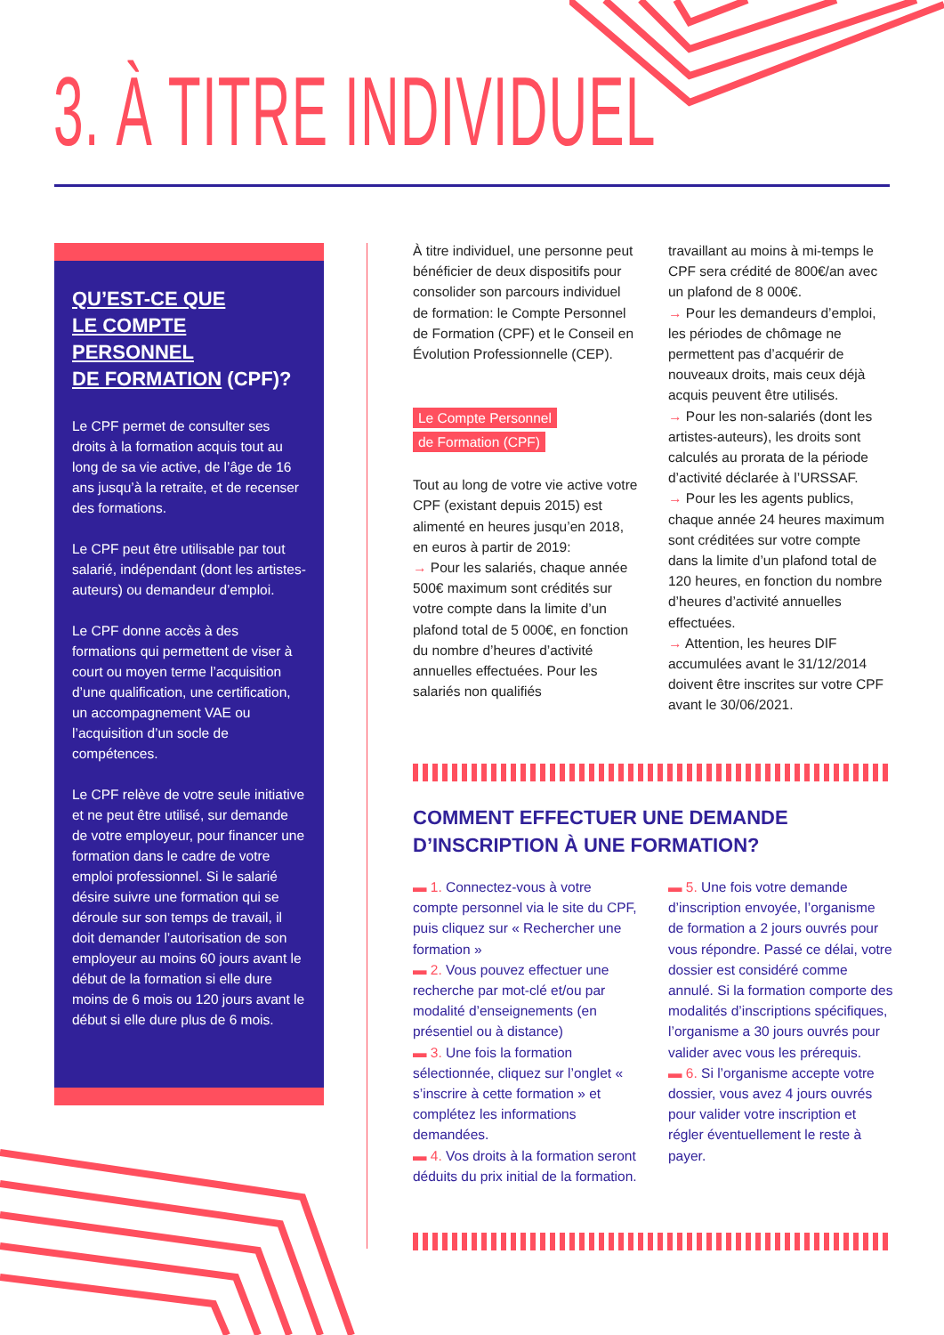3. À TITRE INDIVIDUEL
QU’EST-CE QUE
LE COMPTE PERSONNEL
DE FORMATION (CPF)?
Le CPF permet de consulter ses droits à la formation acquis tout au long de sa vie active, de l’âge de 16 ans jusqu’à la retraite, et de recenser des formations.
Le CPF peut être utilisable par tout salarié, indépendant (dont les artistes-auteurs) ou demandeur d’emploi.
Le CPF donne accès à des formations qui permettent de viser à court ou moyen terme l’acquisition d’une qualification, une certification, un accompagnement VAE ou l’acquisition d’un socle de compétences.
Le CPF relève de votre seule initiative et ne peut être utilisé, sur demande de votre employeur, pour financer une formation dans le cadre de votre emploi professionnel. Si le salarié désire suivre une formation qui se déroule sur son temps de travail, il doit demander l’autorisation de son employeur au moins 60 jours avant le début de la formation si elle dure moins de 6 mois ou 120 jours avant le début si elle dure plus de 6 mois.
À titre individuel, une personne peut bénéficier de deux dispositifs pour consolider son parcours individuel de formation: le Compte Personnel de Formation (CPF) et le Conseil en Évolution Professionnelle (CEP).
Le Compte Personnel
de Formation (CPF)
Tout au long de votre vie active votre CPF (existant depuis 2015) est alimenté en heures jusqu’en 2018, en euros à partir de 2019:
→ Pour les salariés, chaque année 500€ maximum sont crédités sur votre compte dans la limite d’un plafond total de 5 000€, en fonction du nombre d’heures d’activité annuelles effectuées. Pour les salariés non qualifiés
travaillant au moins à mi-temps le CPF sera crédité de 800€/an avec un plafond de 8 000€.
→ Pour les demandeurs d’emploi, les périodes de chômage ne permettent pas d’acquérir de nouveaux droits, mais ceux déjà acquis peuvent être utilisés.
→ Pour les non-salariés (dont les artistes-auteurs), les droits sont calculés au prorata de la période d’activité déclarée à l’URSSAF.
→ Pour les les agents publics, chaque année 24 heures maximum sont créditées sur votre compte dans la limite d’un plafond total de 120 heures, en fonction du nombre d’heures d’activité annuelles effectuées.
→ Attention, les heures DIF accumulées avant le 31/12/2014 doivent être inscrites sur votre CPF avant le 30/06/2021.
COMMENT EFFECTUER UNE DEMANDE
D’INSCRIPTION À UNE FORMATION?
▬ 1. Connectez-vous à votre compte personnel via le site du CPF, puis cliquez sur « Rechercher une formation »
▬ 2. Vous pouvez effectuer une recherche par mot-clé et/ou par modalité d’enseignements (en présentiel ou à distance)
▬ 3. Une fois la formation sélectionnée, cliquez sur l’onglet « s’inscrire à cette formation » et complétez les informations demandées.
▬ 4. Vos droits à la formation seront déduits du prix initial de la formation.
▬ 5. Une fois votre demande d’inscription envoyée, l’organisme de formation a 2 jours ouvrés pour vous répondre. Passé ce délai, votre dossier est considéré comme annulé. Si la formation comporte des modalités d’inscriptions spécifiques, l’organisme a 30 jours ouvrés pour valider avec vous les prérequis.
▬ 6. Si l’organisme accepte votre dossier, vous avez 4 jours ouvrés pour valider votre inscription et régler éventuellement le reste à payer.